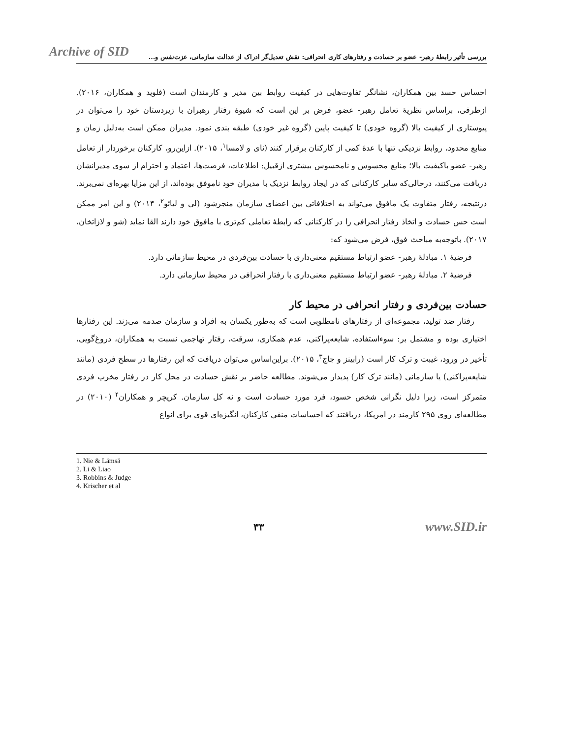Archive of SID
بررسی تأثیر رابطهٔ رهبر- عضو بر حسادت و رفتارهای کاری انحرافی: نقش تعدیل‌گر ادراک از عدالت سازمانی، عزت‌نفس و...
احساس حسد بین همکاران، نشانگر تفاوت‌هایی در کیفیت روابط بین مدیر و کارمندان است (فلوید و همکاران، ۲۰۱۶). ازطرفی، براساس نظریهٔ تعامل رهبر- عضو، فرض بر این است که شیوهٔ رفتار رهبران با زیردستان خود را می‌توان در پیوستاری از کیفیت بالا (گروه خودی) تا کیفیت پایین (گروه غیر خودی) طبقه بندی نمود. مدیران ممکن است به‌دلیل زمان و منابع محدود، روابط نزدیکی تنها با عدهٔ کمی از کارکنان برقرار کنند (نای و لامسا<sup>۱</sup>، ۲۰۱۵). ازاین‌رو، کارکنان برخوردار از تعامل رهبر- عضو باکیفیت بالا؛ منابع محسوس و نامحسوس بیشتری ازقبیل: اطلاعات، فرصت‌ها، اعتماد و احترام از سوی مدیرانشان دریافت می‌کنند، درحالی‌که سایر کارکنانی که در ایجاد روابط نزدیک با مدیران خود ناموفق بوده‌اند، از این مزایا بهره‌ای نمی‌برند. درنتیجه، رفتار متفاوت یک مافوق می‌تواند به اختلافاتی بین اعضای سازمان منجرشود (لی و لیائو<sup>۲</sup>، ۲۰۱۴) و این امر ممکن است حس حسادت و اتخاذ رفتار انحرافی را در کارکنانی که رابطهٔ تعاملی کم‌تری با مافوق خود دارند القا نماید (شو و لازاتخان، ۲۰۱۷). باتوجه‌به مباحث فوق، فرض می‌شود که:
فرضیهٔ ۱. مبادلهٔ رهبر- عضو ارتباط مستقیم معنی‌داری با حسادت بین‌فردی در محیط سازمانی دارد.
فرضیهٔ ۲. مبادلهٔ رهبر- عضو ارتباط مستقیم معنی‌داری با رفتار انحرافی در محیط سازمانی دارد.
حسادت بین‌فردی و رفتار انحرافی در محیط کار
رفتار ضد تولید، مجموعه‌ای از رفتارهای نامطلوبی است که به‌طور یکسان به افراد و سازمان صدمه می‌زند. این رفتارها اختیاری بوده و مشتمل بر: سوءاستفاده، شایعه‌پراکنی، عدم همکاری، سرقت، رفتار تهاجمی نسبت به همکاران، دروغ‌گویی، تأخیر در ورود، غیبت و ترک کار است (رابینز و جاج<sup>۳</sup>، ۲۰۱۵). براین‌اساس می‌توان دریافت که این رفتارها در سطح فردی (مانند شایعه‌پراکنی) یا سازمانی (مانند ترک کار) پدیدار می‌شوند. مطالعه حاضر بر نقش حسادت در محل کار در رفتار مخرب فردی متمرکز است، زیرا دلیل نگرانی شخص حسود، فرد مورد حسادت است و نه کل سازمان. کریچر و همکاران<sup>۴</sup> (۲۰۱۰) در مطالعه‌ای روی ۲۹۵ کارمند در امریکا، دریافتند که احساسات منفی کارکنان، انگیزه‌ای قوی برای انواع
1. Nie & Lämsä
2. Li & Liao
3. Robbins & Judge
4. Krischer et al
۳۳ www.SID.ir